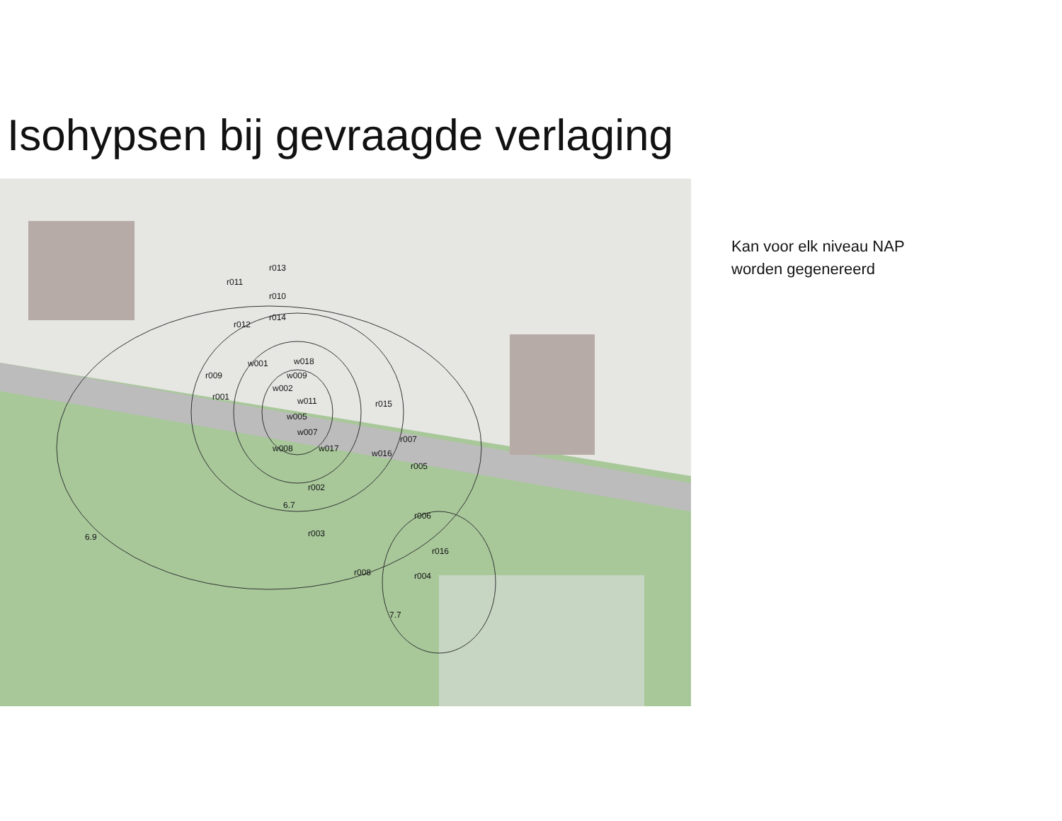Isohypsen bij gevraagde verlaging
r013
r011
r010
r014
r012
w001
w018
w009
r009
w002
r001
w011
r015
w005
w007
r007
w008
w017
w016
r005
r002
r006
r003
r016
r008
r004
6.9
6.7
7.7
Kan voor elk niveau NAP
worden gegenereerd